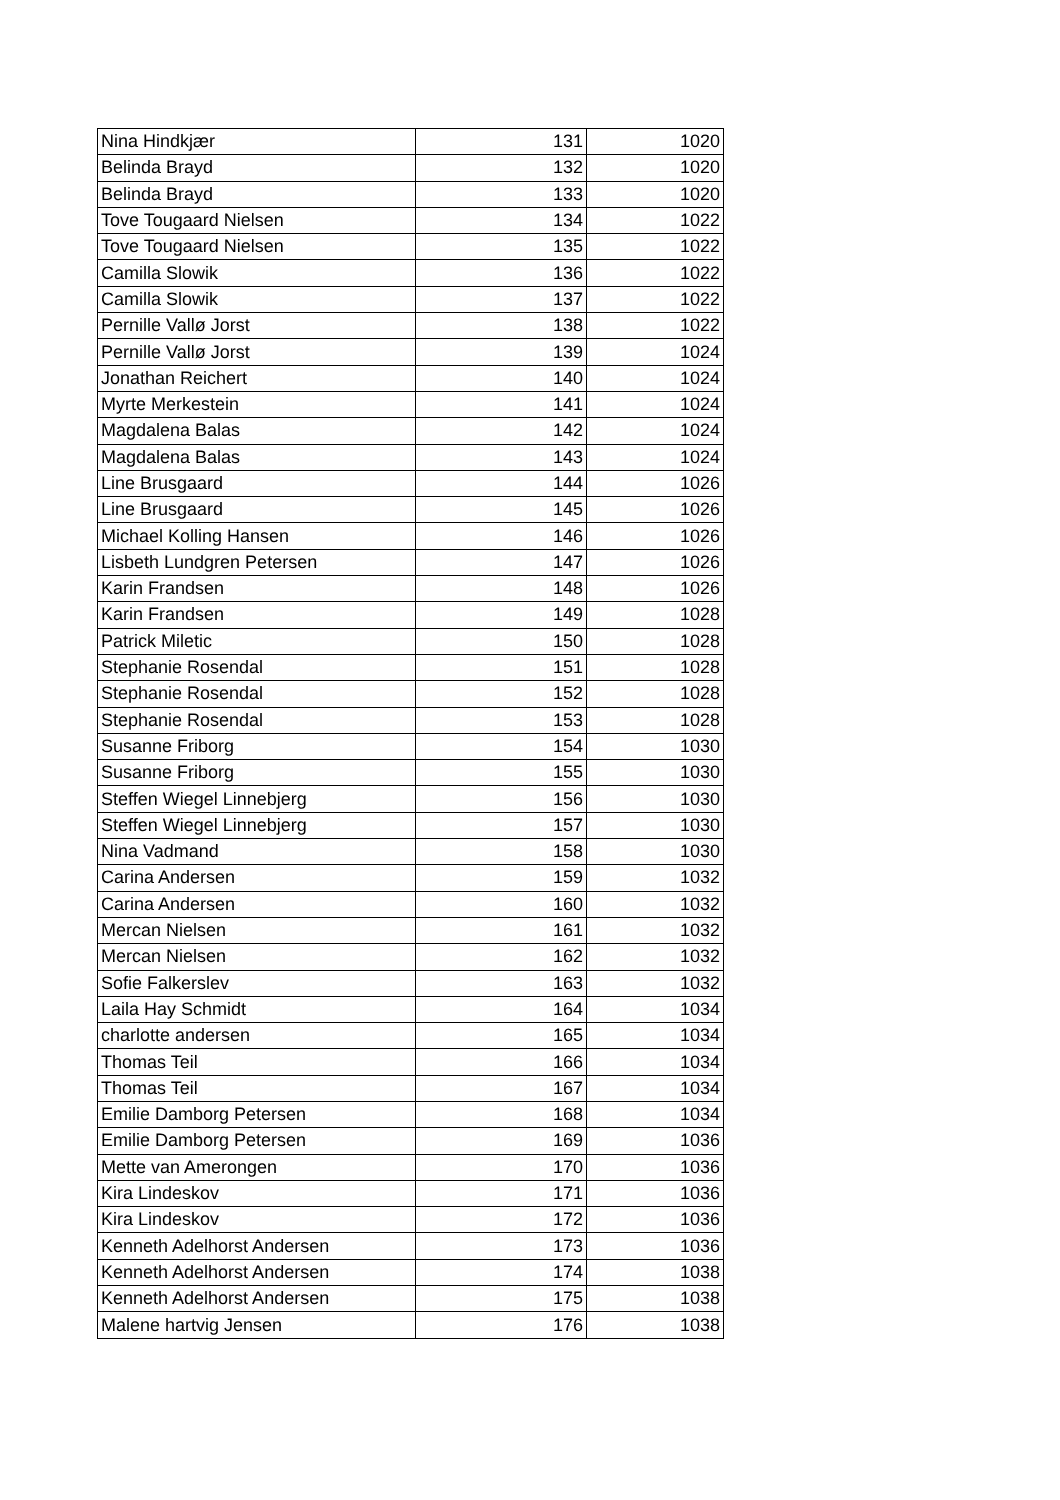| Nina Hindkjær | 131 | 1020 |
| Belinda Brayd | 132 | 1020 |
| Belinda Brayd | 133 | 1020 |
| Tove Tougaard Nielsen | 134 | 1022 |
| Tove Tougaard Nielsen | 135 | 1022 |
| Camilla Slowik | 136 | 1022 |
| Camilla Slowik | 137 | 1022 |
| Pernille Vallø Jorst | 138 | 1022 |
| Pernille Vallø Jorst | 139 | 1024 |
| Jonathan Reichert | 140 | 1024 |
| Myrte Merkestein | 141 | 1024 |
| Magdalena Balas | 142 | 1024 |
| Magdalena Balas | 143 | 1024 |
| Line Brusgaard | 144 | 1026 |
| Line Brusgaard | 145 | 1026 |
| Michael Kolling Hansen | 146 | 1026 |
| Lisbeth Lundgren Petersen | 147 | 1026 |
| Karin Frandsen | 148 | 1026 |
| Karin Frandsen | 149 | 1028 |
| Patrick Miletic | 150 | 1028 |
| Stephanie Rosendal | 151 | 1028 |
| Stephanie Rosendal | 152 | 1028 |
| Stephanie Rosendal | 153 | 1028 |
| Susanne Friborg | 154 | 1030 |
| Susanne Friborg | 155 | 1030 |
| Steffen Wiegel Linnebjerg | 156 | 1030 |
| Steffen Wiegel Linnebjerg | 157 | 1030 |
| Nina Vadmand | 158 | 1030 |
| Carina Andersen | 159 | 1032 |
| Carina Andersen | 160 | 1032 |
| Mercan Nielsen | 161 | 1032 |
| Mercan Nielsen | 162 | 1032 |
| Sofie Falkerslev | 163 | 1032 |
| Laila Hay Schmidt | 164 | 1034 |
| charlotte andersen | 165 | 1034 |
| Thomas Teil | 166 | 1034 |
| Thomas Teil | 167 | 1034 |
| Emilie Damborg Petersen | 168 | 1034 |
| Emilie Damborg Petersen | 169 | 1036 |
| Mette van Amerongen | 170 | 1036 |
| Kira Lindeskov | 171 | 1036 |
| Kira Lindeskov | 172 | 1036 |
| Kenneth Adelhorst Andersen | 173 | 1036 |
| Kenneth Adelhorst Andersen | 174 | 1038 |
| Kenneth Adelhorst Andersen | 175 | 1038 |
| Malene hartvig Jensen | 176 | 1038 |